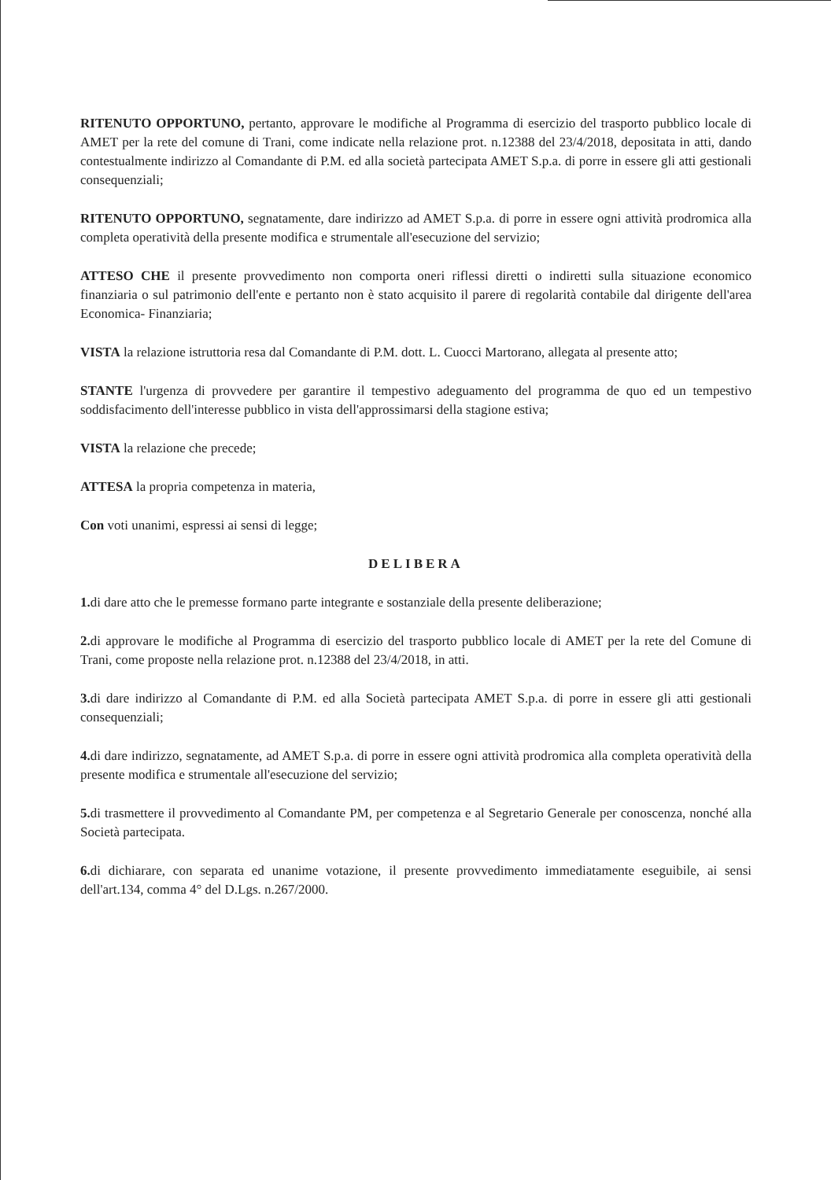RITENUTO OPPORTUNO, pertanto, approvare le modifiche al Programma di esercizio del trasporto pubblico locale di AMET per la rete del comune di Trani, come indicate nella relazione prot. n.12388 del 23/4/2018, depositata in atti, dando contestualmente indirizzo al Comandante di P.M. ed alla società partecipata AMET S.p.a. di porre in essere gli atti gestionali consequenziali;
RITENUTO OPPORTUNO, segnatamente, dare indirizzo ad AMET S.p.a. di porre in essere ogni attività prodromica alla completa operatività della presente modifica e strumentale all'esecuzione del servizio;
ATTESO CHE il presente provvedimento non comporta oneri riflessi diretti o indiretti sulla situazione economico finanziaria o sul patrimonio dell'ente e pertanto non è stato acquisito il parere di regolarità contabile dal dirigente dell'area Economica- Finanziaria;
VISTA la relazione istruttoria resa dal Comandante di P.M. dott. L. Cuocci Martorano, allegata al presente atto;
STANTE l'urgenza di provvedere per garantire il tempestivo adeguamento del programma de quo ed un tempestivo soddisfacimento dell'interesse pubblico in vista dell'approssimarsi della stagione estiva;
VISTA la relazione che precede;
ATTESA la propria competenza in materia,
Con voti unanimi, espressi ai sensi di legge;
DELIBERA
1. di dare atto che le premesse formano parte integrante e sostanziale della presente deliberazione;
2. di approvare le modifiche al Programma di esercizio del trasporto pubblico locale di AMET per la rete del Comune di Trani, come proposte nella relazione prot. n.12388 del 23/4/2018, in atti.
3. di dare indirizzo al Comandante di P.M. ed alla Società partecipata AMET S.p.a. di porre in essere gli atti gestionali consequenziali;
4. di dare indirizzo, segnatamente, ad AMET S.p.a. di porre in essere ogni attività prodromica alla completa operatività della presente modifica e strumentale all'esecuzione del servizio;
5. di trasmettere il provvedimento al Comandante PM, per competenza e al Segretario Generale per conoscenza, nonché alla Società partecipata.
6. di dichiarare, con separata ed unanime votazione, il presente provvedimento immediatamente eseguibile, ai sensi dell'art.134, comma 4° del D.Lgs. n.267/2000.